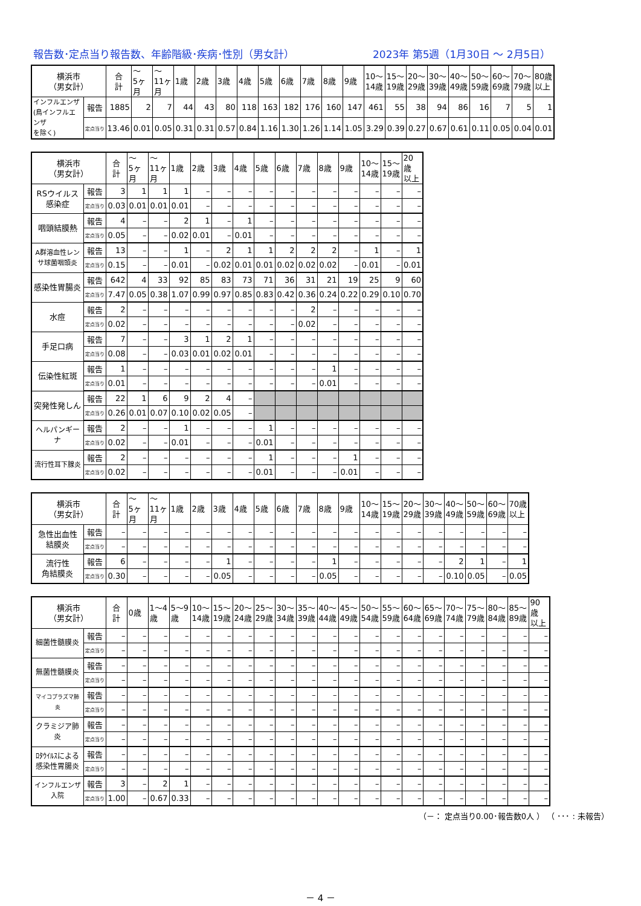報告数･定点当り報告数、年齢階級･疾病･性別（男女計） 2023年 第5週（1月30日 ～ 2月5日）
| 横浜市 （男女計） | | 合 計 | ～ 5ヶ 月 | ～ 11ヶ 月 | 1歳 | 2歳 | 3歳 | 4歳 | 5歳 | 6歳 | 7歳 | 8歳 | 9歳 | 10～ 14歳 | 15～ 19歳 | 20～ 29歳 | 30～ 39歳 | 40～ 49歳 | 50～ 59歳 | 60～ 69歳 | 70～ 79歳 | 80歳 以上 |
| --- | --- | --- | --- | --- | --- | --- | --- | --- | --- | --- | --- | --- | --- | --- | --- | --- | --- | --- | --- | --- | --- | --- |
| インフルエンザ (鳥インフルエンザ を除く) | 報告 | 1885 | 2 | 7 | 44 | 43 | 80 | 118 | 163 | 182 | 176 | 160 | 147 | 461 | 55 | 38 | 94 | 86 | 16 | 7 | 5 | 1 |
| | 定点当り | 13.46 | 0.01 | 0.05 | 0.31 | 0.31 | 0.57 | 0.84 | 1.16 | 1.30 | 1.26 | 1.14 | 1.05 | 3.29 | 0.39 | 0.27 | 0.67 | 0.61 | 0.11 | 0.05 | 0.04 | 0.01 |
| 横浜市 （男女計） | | 合 計 | ～ 5ヶ 月 | ～ 11ヶ 月 | 1歳 | 2歳 | 3歳 | 4歳 | 5歳 | 6歳 | 7歳 | 8歳 | 9歳 | 10～ 14歳 | 15～ 19歳 | 20歳 以上 |
| --- | --- | --- | --- | --- | --- | --- | --- | --- | --- | --- | --- | --- | --- | --- | --- | --- |
| RSウイルス 感染症 | 報告 | 3 | 1 | 1 | 1 | – | – | – | – | – | – | – | – | – | – | – |
| | 定点当り | 0.03 | 0.01 | 0.01 | 0.01 | – | – | – | – | – | – | – | – | – | – | – |
| 咽頭結膜熱 | 報告 | 4 | – | – | 2 | 1 | – | 1 | – | – | – | – | – | – | – | – |
| | 定点当り | 0.05 | – | – | 0.02 | 0.01 | – | 0.01 | – | – | – | – | – | – | – | – |
| A群溶血性レン サ球菌咽頭炎 | 報告 | 13 | – | – | 1 | – | 2 | 1 | 1 | 2 | 2 | 2 | – | 1 | – | 1 |
| | 定点当り | 0.15 | – | – | 0.01 | – | 0.02 | 0.01 | 0.01 | 0.02 | 0.02 | 0.02 | – | 0.01 | – | 0.01 |
| 感染性胃腸炎 | 報告 | 642 | 4 | 33 | 92 | 85 | 83 | 73 | 71 | 36 | 31 | 21 | 19 | 25 | 9 | 60 |
| | 定点当り | 7.47 | 0.05 | 0.38 | 1.07 | 0.99 | 0.97 | 0.85 | 0.83 | 0.42 | 0.36 | 0.24 | 0.22 | 0.29 | 0.10 | 0.70 |
| 水痘 | 報告 | 2 | – | – | – | – | – | – | – | – | 2 | – | – | – | – | – |
| | 定点当り | 0.02 | – | – | – | – | – | – | – | – | 0.02 | – | – | – | – | – |
| 手足口病 | 報告 | 7 | – | – | 3 | 1 | 2 | 1 | – | – | – | – | – | – | – | – |
| | 定点当り | 0.08 | – | – | 0.03 | 0.01 | 0.02 | 0.01 | – | – | – | – | – | – | – | – |
| 伝染性紅斑 | 報告 | 1 | – | – | – | – | – | – | – | – | – | 1 | – | – | – | – |
| | 定点当り | 0.01 | – | – | – | – | – | – | – | – | – | 0.01 | – | – | – | – |
| 突発性発しん | 報告 | 22 | 1 | 6 | 9 | 2 | 4 | – | | | | | | | | |
| | 定点当り | 0.26 | 0.01 | 0.07 | 0.10 | 0.02 | 0.05 | – | | | | | | | | |
| ヘルパンギーナ | 報告 | 2 | – | – | 1 | – | – | – | 1 | – | – | – | – | – | – | – |
| | 定点当り | 0.02 | – | – | 0.01 | – | – | – | 0.01 | – | – | – | – | – | – | – |
| 流行性耳下腺炎 | 報告 | 2 | – | – | – | – | – | – | 1 | – | – | – | 1 | – | – | – |
| | 定点当り | 0.02 | – | – | – | – | – | – | 0.01 | – | – | – | 0.01 | – | – | – |
| 横浜市 （男女計） | | 合 計 | ～ 5ヶ 月 | ～ 11ヶ 月 | 1歳 | 2歳 | 3歳 | 4歳 | 5歳 | 6歳 | 7歳 | 8歳 | 9歳 | 10～ 14歳 | 15～ 19歳 | 20～ 29歳 | 30～ 39歳 | 40～ 49歳 | 50～ 59歳 | 60～ 69歳 | 70歳 以上 |
| --- | --- | --- | --- | --- | --- | --- | --- | --- | --- | --- | --- | --- | --- | --- | --- | --- | --- | --- | --- | --- | --- |
| 急性出血性 結膜炎 | 報告 | – | – | – | – | – | – | – | – | – | – | – | – | – | – | – | – | – | – | – | – |
| | 定点当り | – | – | – | – | – | – | – | – | – | – | – | – | – | – | – | – | – | – | – | – |
| 流行性 角結膜炎 | 報告 | 6 | – | – | – | – | 1 | – | – | – | – | 1 | – | – | – | – | – | 2 | 1 | – | 1 |
| | 定点当り | 0.30 | – | – | – | – | 0.05 | – | – | – | – | 0.05 | – | – | – | – | – | 0.10 | 0.05 | – | 0.05 |
| 横浜市 （男女計） | | 合 計 | 0歳 | 1～4 歳 | 5～9 歳 | 10～ 14歳 | 15～ 19歳 | 20～ 24歳 | 25～ 29歳 | 30～ 34歳 | 35～ 39歳 | 40～ 44歳 | 45～ 49歳 | 50～ 54歳 | 55～ 59歳 | 60～ 64歳 | 65～ 69歳 | 70～ 74歳 | 75～ 79歳 | 80～ 84歳 | 85～ 89歳 | 90歳 以上 |
| --- | --- | --- | --- | --- | --- | --- | --- | --- | --- | --- | --- | --- | --- | --- | --- | --- | --- | --- | --- | --- | --- | --- |
| 細菌性髄膜炎 | 報告 | – | – | – | – | – | – | – | – | – | – | – | – | – | – | – | – | – | – | – | – | – |
| | 定点当り | – | – | – | – | – | – | – | – | – | – | – | – | – | – | – | – | – | – | – | – | – |
| 無菌性髄膜炎 | 報告 | – | – | – | – | – | – | – | – | – | – | – | – | – | – | – | – | – | – | – | – | – |
| | 定点当り | – | – | – | – | – | – | – | – | – | – | – | – | – | – | – | – | – | – | – | – | – |
| マイコプラズマ肺炎 | 報告 | – | – | – | – | – | – | – | – | – | – | – | – | – | – | – | – | – | – | – | – | – |
| | 定点当り | – | – | – | – | – | – | – | – | – | – | – | – | – | – | – | – | – | – | – | – | – |
| クラミジア肺炎 | 報告 | – | – | – | – | – | – | – | – | – | – | – | – | – | – | – | – | – | – | – | – | – |
| | 定点当り | – | – | – | – | – | – | – | – | – | – | – | – | – | – | – | – | – | – | – | – | – |
| ﾛﾀｳｲﾙｽによる 感染性胃腸炎 | 報告 | – | – | – | – | – | – | – | – | – | – | – | – | – | – | – | – | – | – | – | – | – |
| | 定点当り | – | – | – | – | – | – | – | – | – | – | – | – | – | – | – | – | – | – | – | – | – |
| インフルエンザ 入院 | 報告 | 3 | – | 2 | 1 | – | – | – | – | – | – | – | – | – | – | – | – | – | – | – | – | – |
| | 定点当り | 1.00 | – | 0.67 | 0.33 | – | – | – | – | – | – | – | – | – | – | – | – | – | – | – | – | – |
（－： 定点当り0.00･報告数0人 ） （ ･･･ : 未報告）
－ 4 －